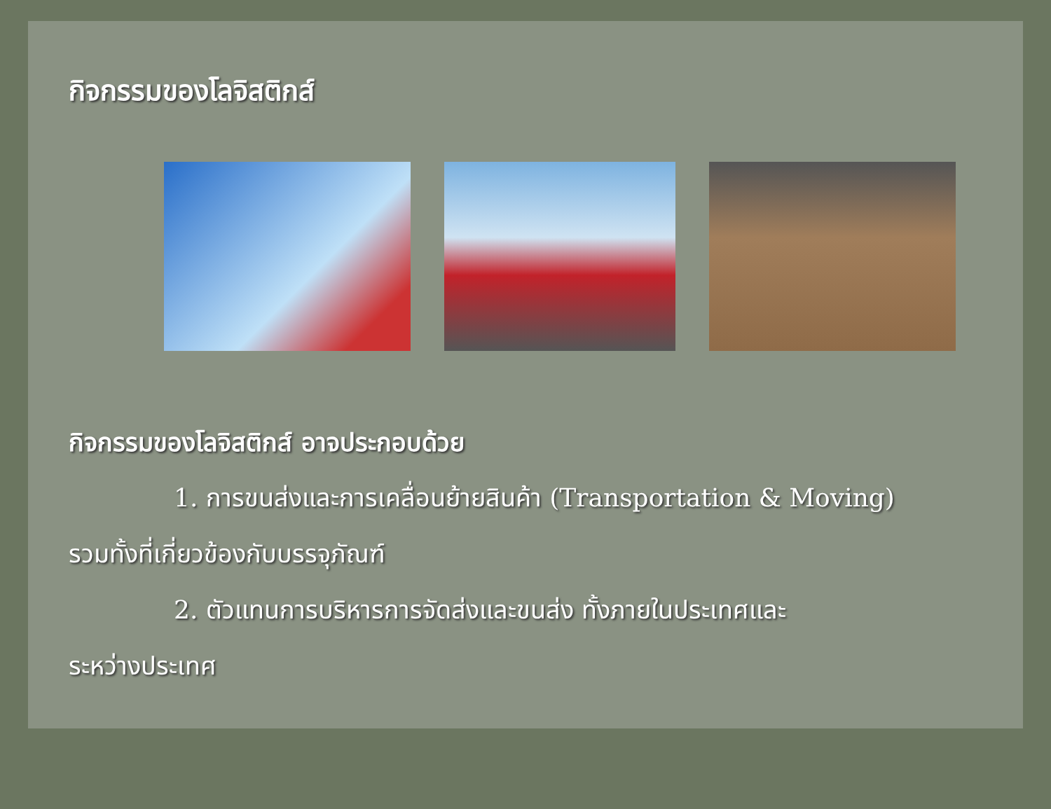กิจกรรมของโลจิสติกส์
กิจกรรมของโลจิสติกส์ อาจประกอบด้วย
1. การขนส่งและการเคลื่อนย้ายสินค้า (Transportation & Moving)
รวมทั้งที่เกี่ยวข้องกับบรรจุภัณฑ์
2. ตัวแทนการบริหารการจัดส่งและขนส่ง ทั้งภายในประเทศและ
ระหว่างประเทศ